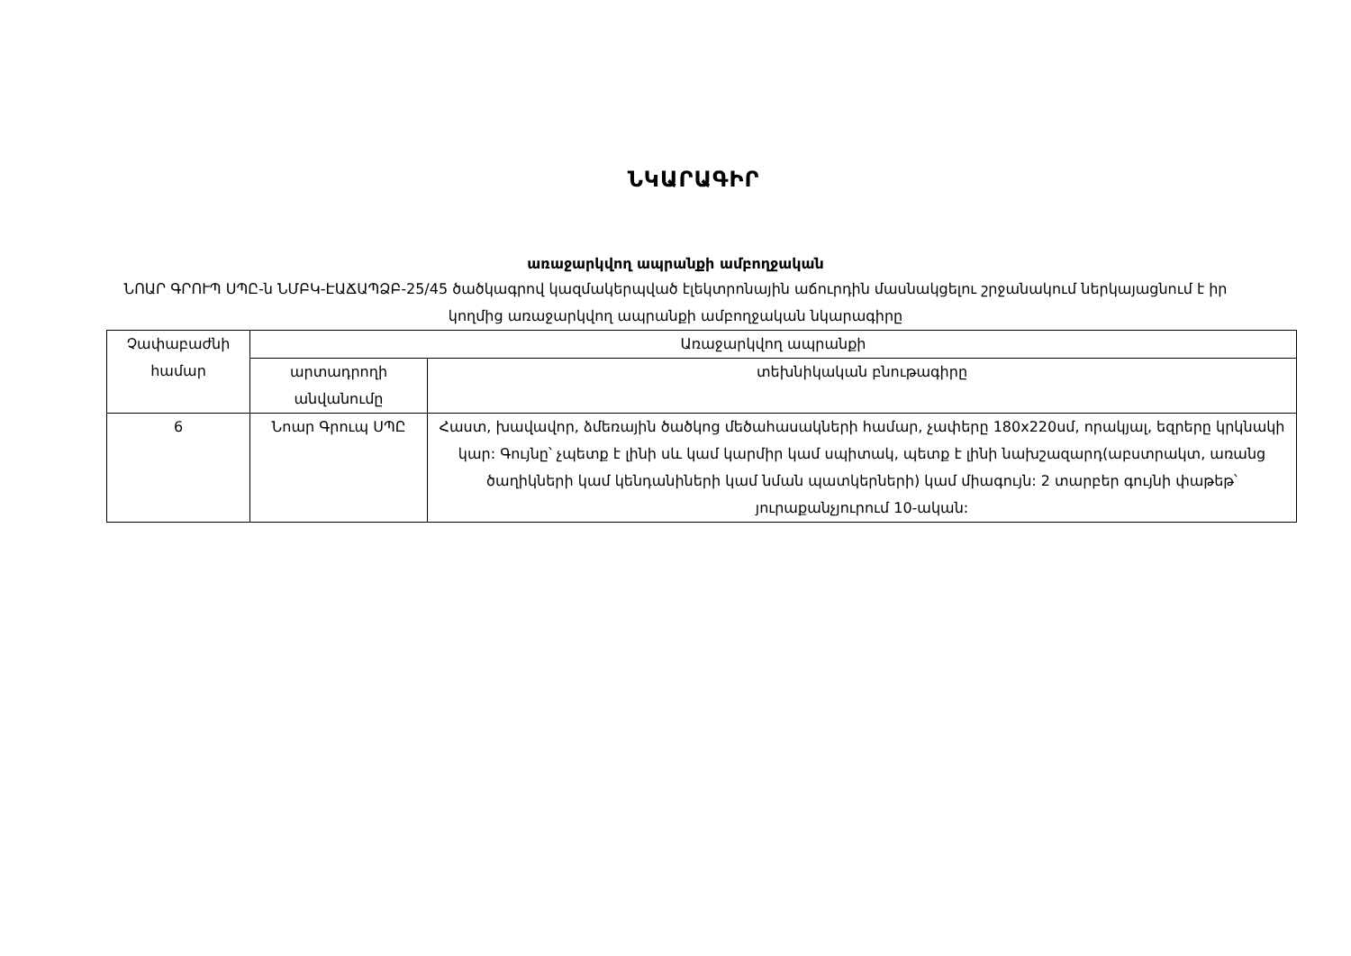ՆԿԱՐԱԳԻՐ
առաջարկվող ապրանքի ամբողջական
ՆՈԱՐ ԳՐՈՒՊ ՍՊԸ-ն ՆՄԲԿ-ԷԱՃԱՊՁԲ-25/45 ծածկագրով կազմակերպված էլեկտրոնային աճուրդին մասնակցելու շրջանակում ներկայացնում է իր կողմից առաջարկվող ապրանքի ամբողջական նկարագիրը
| Չափաբաժնի համար | Առաջարկվող ապրանքի | |
| --- | --- | --- |
| | արտադրողի անվանումը | տեխնիկական բնութագիրը |
| 6 | Նոար Գրուպ ՍՊԸ | Հաստ, խավավոր, ձմեռային ծածկոց մեծահասակների համար, չափերը 180x220սմ, որակյալ, եզրերը կրկնակի կար: Գույնը՝ չպետք է լինի սև կամ կարմիր կամ սպիտակ, պետք է լինի նախշազարդ(աբստրակտ, առանց ծաղիկների կամ կենդանիների կամ նման պատկերների) կամ միագույն: 2 տարբեր գույնի փաթեթ՝ յուրաքանչյուրում 10-ական: |